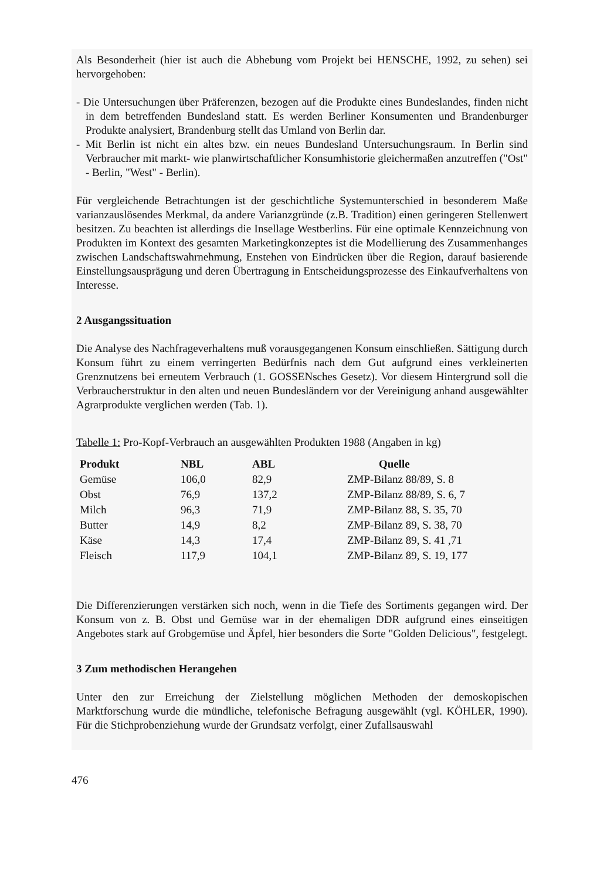Als Besonderheit (hier ist auch die Abhebung vom Projekt bei HENSCHE, 1992, zu sehen) sei hervorgehoben:
- Die Untersuchungen über Präferenzen, bezogen auf die Produkte eines Bundeslandes, finden nicht in dem betreffenden Bundesland statt. Es werden Berliner Konsumenten und Brandenburger Produkte analysiert, Brandenburg stellt das Umland von Berlin dar.
- Mit Berlin ist nicht ein altes bzw. ein neues Bundesland Untersuchungsraum. In Berlin sind Verbraucher mit markt- wie planwirtschaftlicher Konsumhistorie gleichermaßen anzutreffen ("Ost" - Berlin, "West" - Berlin).
Für vergleichende Betrachtungen ist der geschichtliche Systemunterschied in besonderem Maße varianzauslösendes Merkmal, da andere Varianzgründe (z.B. Tradition) einen geringeren Stellenwert besitzen. Zu beachten ist allerdings die Insellage Westberlins. Für eine optimale Kennzeichnung von Produkten im Kontext des gesamten Marketingkonzeptes ist die Modellierung des Zusammenhanges zwischen Landschaftswahrnehmung, Enstehen von Eindrücken über die Region, darauf basierende Einstellungsausprägung und deren Übertragung in Entscheidungsprozesse des Einkaufverhaltens von Interesse.
2 Ausgangssituation
Die Analyse des Nachfrageverhaltens muß vorausgegangenen Konsum einschließen. Sättigung durch Konsum führt zu einem verringerten Bedürfnis nach dem Gut aufgrund eines verkleinerten Grenznutzens bei erneutem Verbrauch (1. GOSSENsches Gesetz). Vor diesem Hintergrund soll die Verbraucherstruktur in den alten und neuen Bundesländern vor der Vereinigung anhand ausgewählter Agrarprodukte verglichen werden (Tab. 1).
Tabelle 1: Pro-Kopf-Verbrauch an ausgewählten Produkten 1988 (Angaben in kg)
| Produkt | NBL | ABL | Quelle |
| --- | --- | --- | --- |
| Gemüse | 106,0 | 82,9 | ZMP-Bilanz 88/89, S. 8 |
| Obst | 76,9 | 137,2 | ZMP-Bilanz 88/89, S. 6, 7 |
| Milch | 96,3 | 71,9 | ZMP-Bilanz 88, S. 35, 70 |
| Butter | 14,9 | 8,2 | ZMP-Bilanz 89, S. 38, 70 |
| Käse | 14,3 | 17,4 | ZMP-Bilanz 89, S. 41 ,71 |
| Fleisch | 117,9 | 104,1 | ZMP-Bilanz 89, S. 19, 177 |
Die Differenzierungen verstärken sich noch, wenn in die Tiefe des Sortiments gegangen wird. Der Konsum von z. B. Obst und Gemüse war in der ehemaligen DDR aufgrund eines einseitigen Angebotes stark auf Grobgemüse und Äpfel, hier besonders die Sorte "Golden Delicious", festgelegt.
3 Zum methodischen Herangehen
Unter den zur Erreichung der Zielstellung möglichen Methoden der demoskopischen Marktforschung wurde die mündliche, telefonische Befragung ausgewählt (vgl. KÖHLER, 1990). Für die Stichprobenziehung wurde der Grundsatz verfolgt, einer Zufallsauswahl
476